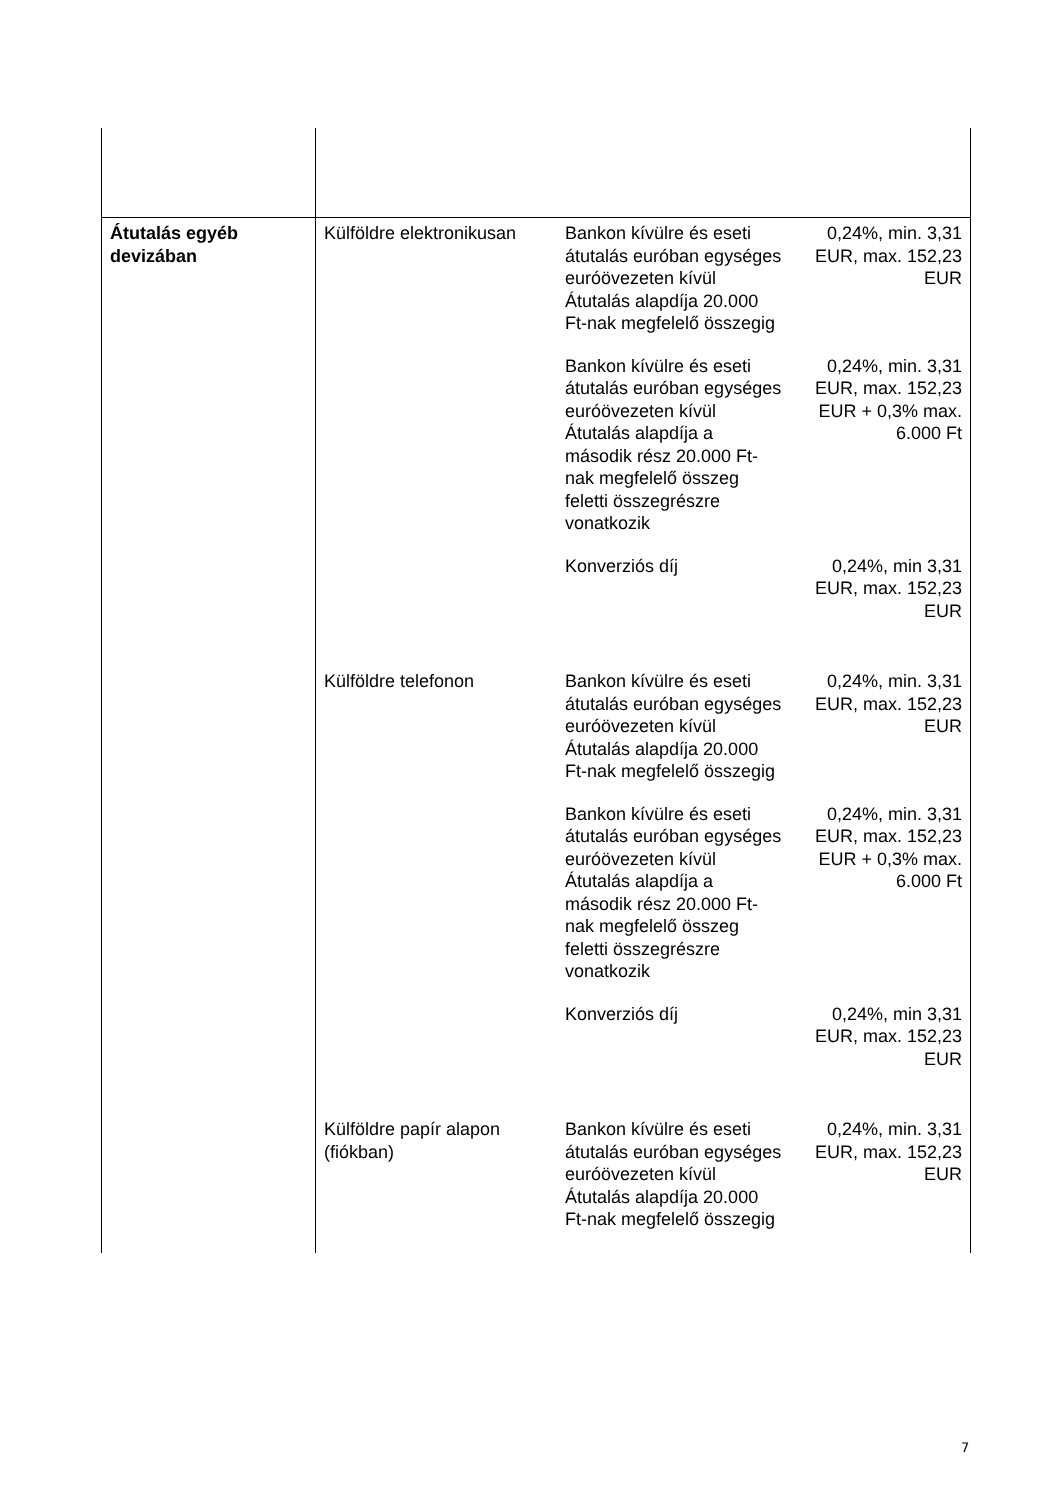| Átutalás egyéb devizában | Külföldre elektronikusan | Bankon kívülre és eseti átutalás euróban egységes euróövezeten kívül Átutalás alapdíja 20.000 Ft-nak megfelelő összegig | 0,24%, min. 3,31 EUR, max. 152,23 EUR |
| | | Bankon kívülre és eseti átutalás euróban egységes euróövezeten kívül Átutalás alapdíja a második rész 20.000 Ft-nak megfelelő összeg feletti összegrészre vonatkozik | 0,24%, min. 3,31 EUR, max. 152,23 EUR + 0,3% max. 6.000 Ft |
| | | Konverziós díj | 0,24%, min 3,31 EUR, max. 152,23 EUR |
| | Külföldre telefonon | Bankon kívülre és eseti átutalás euróban egységes euróövezeten kívül Átutalás alapdíja 20.000 Ft-nak megfelelő összegig | 0,24%, min. 3,31 EUR, max. 152,23 EUR |
| | | Bankon kívülre és eseti átutalás euróban egységes euróövezeten kívül Átutalás alapdíja a második rész 20.000 Ft-nak megfelelő összeg feletti összegrészre vonatkozik | 0,24%, min. 3,31 EUR, max. 152,23 EUR + 0,3% max. 6.000 Ft |
| | | Konverziós díj | 0,24%, min 3,31 EUR, max. 152,23 EUR |
| | Külföldre papír alapon (fiókban) | Bankon kívülre és eseti átutalás euróban egységes euróövezeten kívül Átutalás alapdíja 20.000 Ft-nak megfelelő összegig | 0,24%, min. 3,31 EUR, max. 152,23 EUR |
7